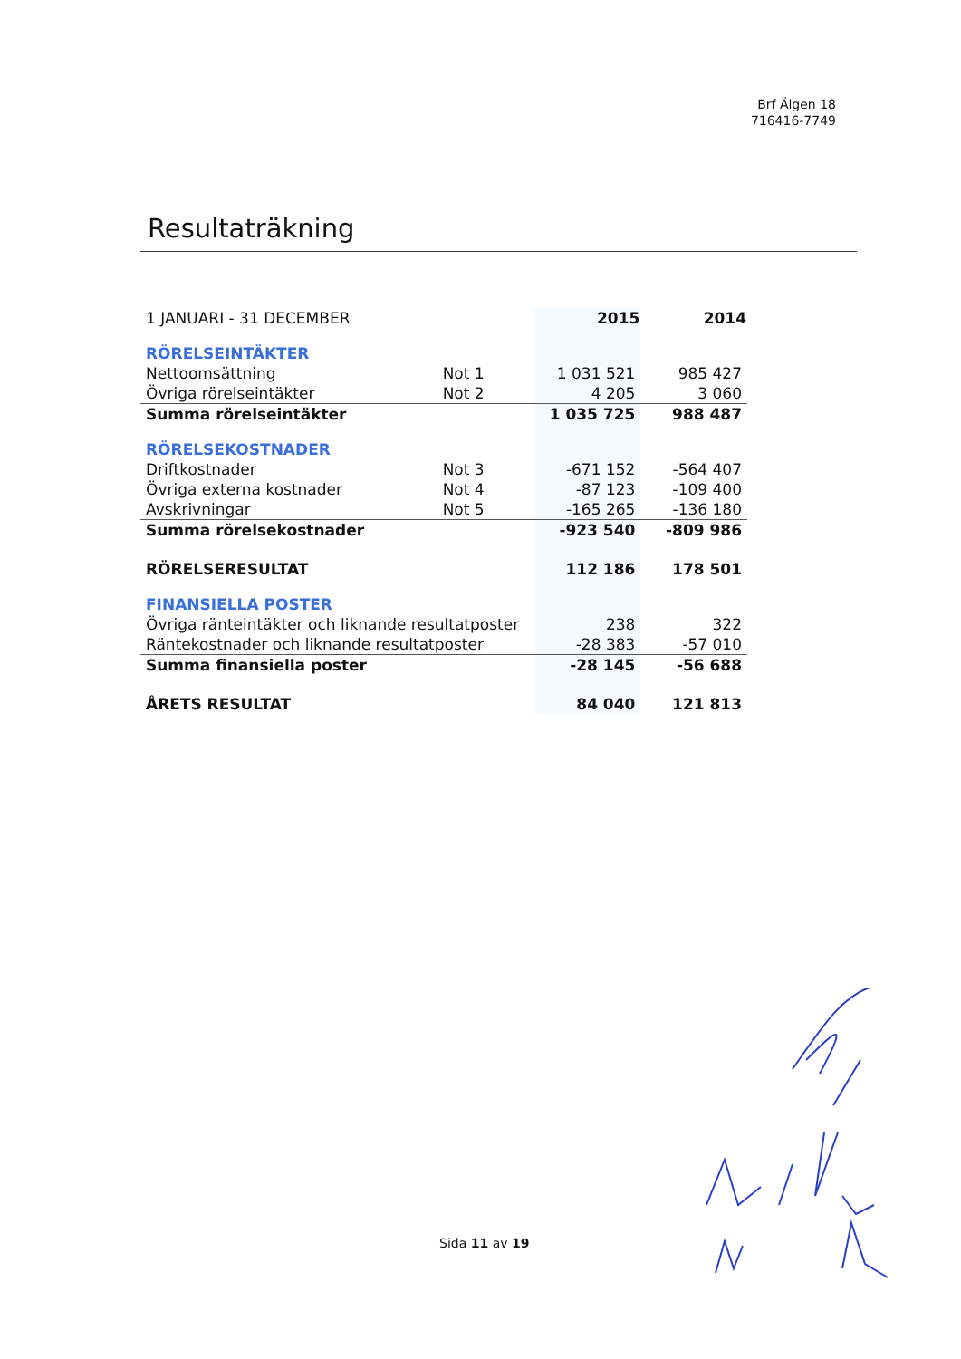Brf Älgen 18
716416-7749
Resultaträkning
| 1 JANUARI - 31 DECEMBER | | 2015 | 2014 |
| RÖRELSEINTÄKTER | | | |
| Nettoomsättning | Not 1 | 1 031 521 | 985 427 |
| Övriga rörelseintäkter | Not 2 | 4 205 | 3 060 |
| Summa rörelseintäkter | | 1 035 725 | 988 487 |
| RÖRELSEKOSTNADER | | | |
| Driftkostnader | Not 3 | -671 152 | -564 407 |
| Övriga externa kostnader | Not 4 | -87 123 | -109 400 |
| Avskrivningar | Not 5 | -165 265 | -136 180 |
| Summa rörelsekostnader | | -923 540 | -809 986 |
| RÖRELSERESULTAT | | 112 186 | 178 501 |
| FINANSIELLA POSTER | | | |
| Övriga ränteintäkter och liknande resultatposter | | 238 | 322 |
| Räntekostnader och liknande resultatposter | | -28 383 | -57 010 |
| Summa finansiella poster | | -28 145 | -56 688 |
| ÅRETS RESULTAT | | 84 040 | 121 813 |
Sida 11 av 19